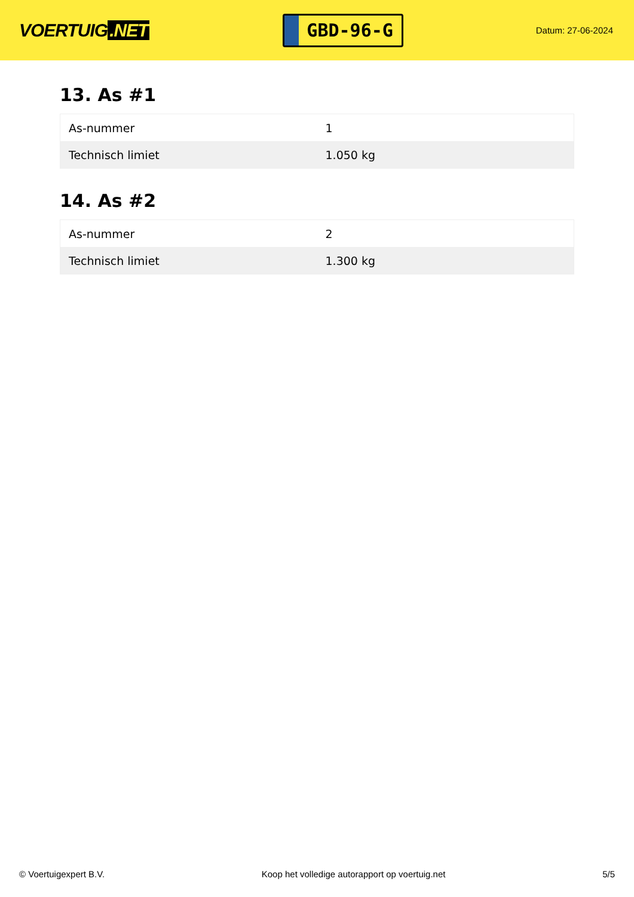VOERTUIG.NET
GBD-96-G
Datum: 27-06-2024
13. As #1
| As-nummer | 1 |
| Technisch limiet | 1.050 kg |
14. As #2
| As-nummer | 2 |
| Technisch limiet | 1.300 kg |
© Voertuigexpert B.V. Koop het volledige autorapport op voertuig.net 5/5